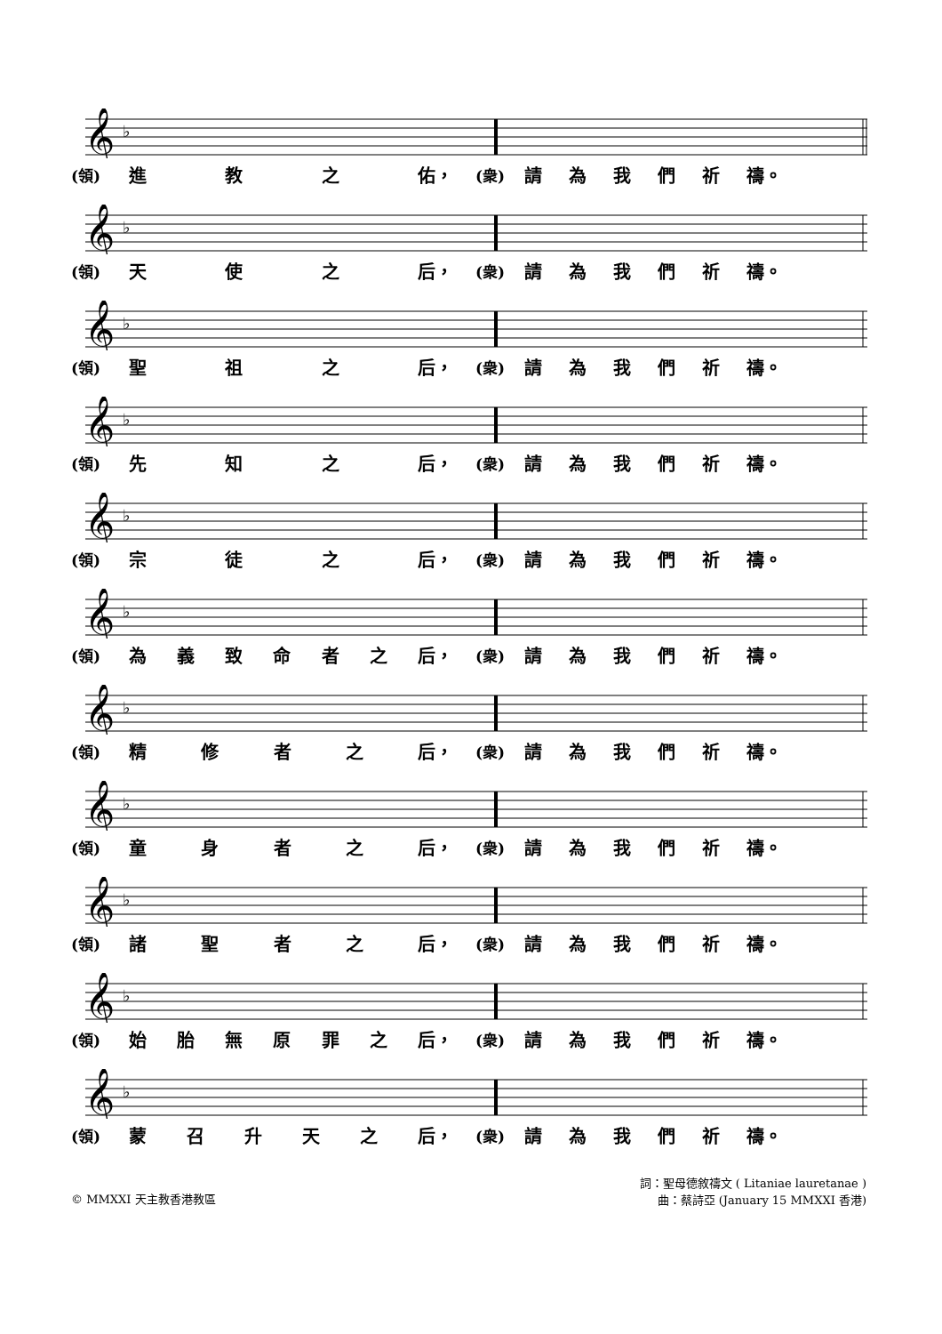𝄞
♭
(領) 進教之 佑， (衆) 請為我們祈 禱。
𝄞
♭
(領) 天使之 后， (衆) 請為我們祈 禱。
𝄞
♭
(領) 聖祖之 后， (衆) 請為我們祈 禱。
𝄞
♭
(領) 先知之 后， (衆) 請為我們祈 禱。
𝄞
♭
(領) 宗徒之 后， (衆) 請為我們祈 禱。
𝄞
♭
(領) 為義致命者之 后， (衆) 請為我們祈 禱。
𝄞
♭
(領) 精修者之 后， (衆) 請為我們祈 禱。
𝄞
♭
(領) 童身者之 后， (衆) 請為我們祈 禱。
𝄞
♭
(領) 諸聖者之 后， (衆) 請為我們祈 禱。
𝄞
♭
(領) 始胎無原罪之 后， (衆) 請為我們祈 禱。
𝄞
♭
(領) 蒙召升天之 后， (衆) 請為我們祈 禱。
© MMXXI 天主教香港教區
詞：聖母德敘禱文 ( Litaniae lauretanae )
曲：蔡詩亞 (January 15 MMXXI 香港)